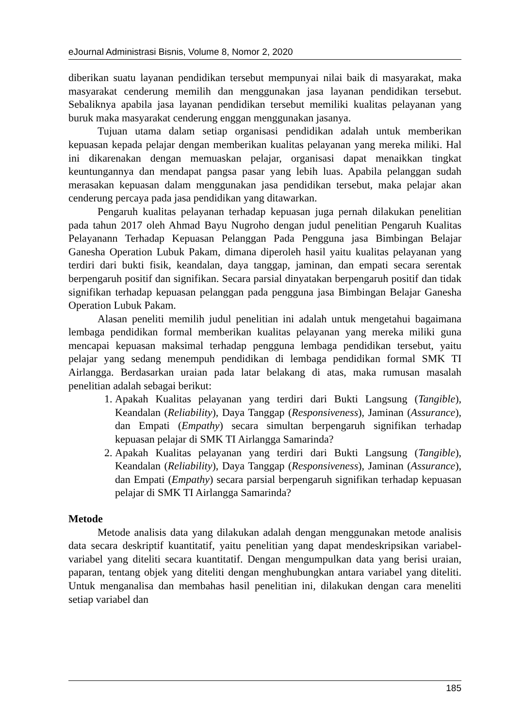eJournal Administrasi Bisnis, Volume 8, Nomor 2, 2020
diberikan suatu layanan pendidikan tersebut mempunyai nilai baik di masyarakat, maka masyarakat cenderung memilih dan menggunakan jasa layanan pendidikan tersebut. Sebaliknya apabila jasa layanan pendidikan tersebut memiliki kualitas pelayanan yang buruk maka masyarakat cenderung enggan menggunakan jasanya.
Tujuan utama dalam setiap organisasi pendidikan adalah untuk memberikan kepuasan kepada pelajar dengan memberikan kualitas pelayanan yang mereka miliki. Hal ini dikarenakan dengan memuaskan pelajar, organisasi dapat menaikkan tingkat keuntungannya dan mendapat pangsa pasar yang lebih luas. Apabila pelanggan sudah merasakan kepuasan dalam menggunakan jasa pendidikan tersebut, maka pelajar akan cenderung percaya pada jasa pendidikan yang ditawarkan.
Pengaruh kualitas pelayanan terhadap kepuasan juga pernah dilakukan penelitian pada tahun 2017 oleh Ahmad Bayu Nugroho dengan judul penelitian Pengaruh Kualitas Pelayanann Terhadap Kepuasan Pelanggan Pada Pengguna jasa Bimbingan Belajar Ganesha Operation Lubuk Pakam, dimana diperoleh hasil yaitu kualitas pelayanan yang terdiri dari bukti fisik, keandalan, daya tanggap, jaminan, dan empati secara serentak berpengaruh positif dan signifikan. Secara parsial dinyatakan berpengaruh positif dan tidak signifikan terhadap kepuasan pelanggan pada pengguna jasa Bimbingan Belajar Ganesha Operation Lubuk Pakam.
Alasan peneliti memilih judul penelitian ini adalah untuk mengetahui bagaimana lembaga pendidikan formal memberikan kualitas pelayanan yang mereka miliki guna mencapai kepuasan maksimal terhadap pengguna lembaga pendidikan tersebut, yaitu pelajar yang sedang menempuh pendidikan di lembaga pendidikan formal SMK TI Airlangga. Berdasarkan uraian pada latar belakang di atas, maka rumusan masalah penelitian adalah sebagai berikut:
1. Apakah Kualitas pelayanan yang terdiri dari Bukti Langsung (Tangible), Keandalan (Reliability), Daya Tanggap (Responsiveness), Jaminan (Assurance), dan Empati (Empathy) secara simultan berpengaruh signifikan terhadap kepuasan pelajar di SMK TI Airlangga Samarinda?
2. Apakah Kualitas pelayanan yang terdiri dari Bukti Langsung (Tangible), Keandalan (Reliability), Daya Tanggap (Responsiveness), Jaminan (Assurance), dan Empati (Empathy) secara parsial berpengaruh signifikan terhadap kepuasan pelajar di SMK TI Airlangga Samarinda?
Metode
Metode analisis data yang dilakukan adalah dengan menggunakan metode analisis data secara deskriptif kuantitatif, yaitu penelitian yang dapat mendeskripsikan variabel-variabel yang diteliti secara kuantitatif. Dengan mengumpulkan data yang berisi uraian, paparan, tentang objek yang diteliti dengan menghubungkan antara variabel yang diteliti. Untuk menganalisa dan membahas hasil penelitian ini, dilakukan dengan cara meneliti setiap variabel dan
185